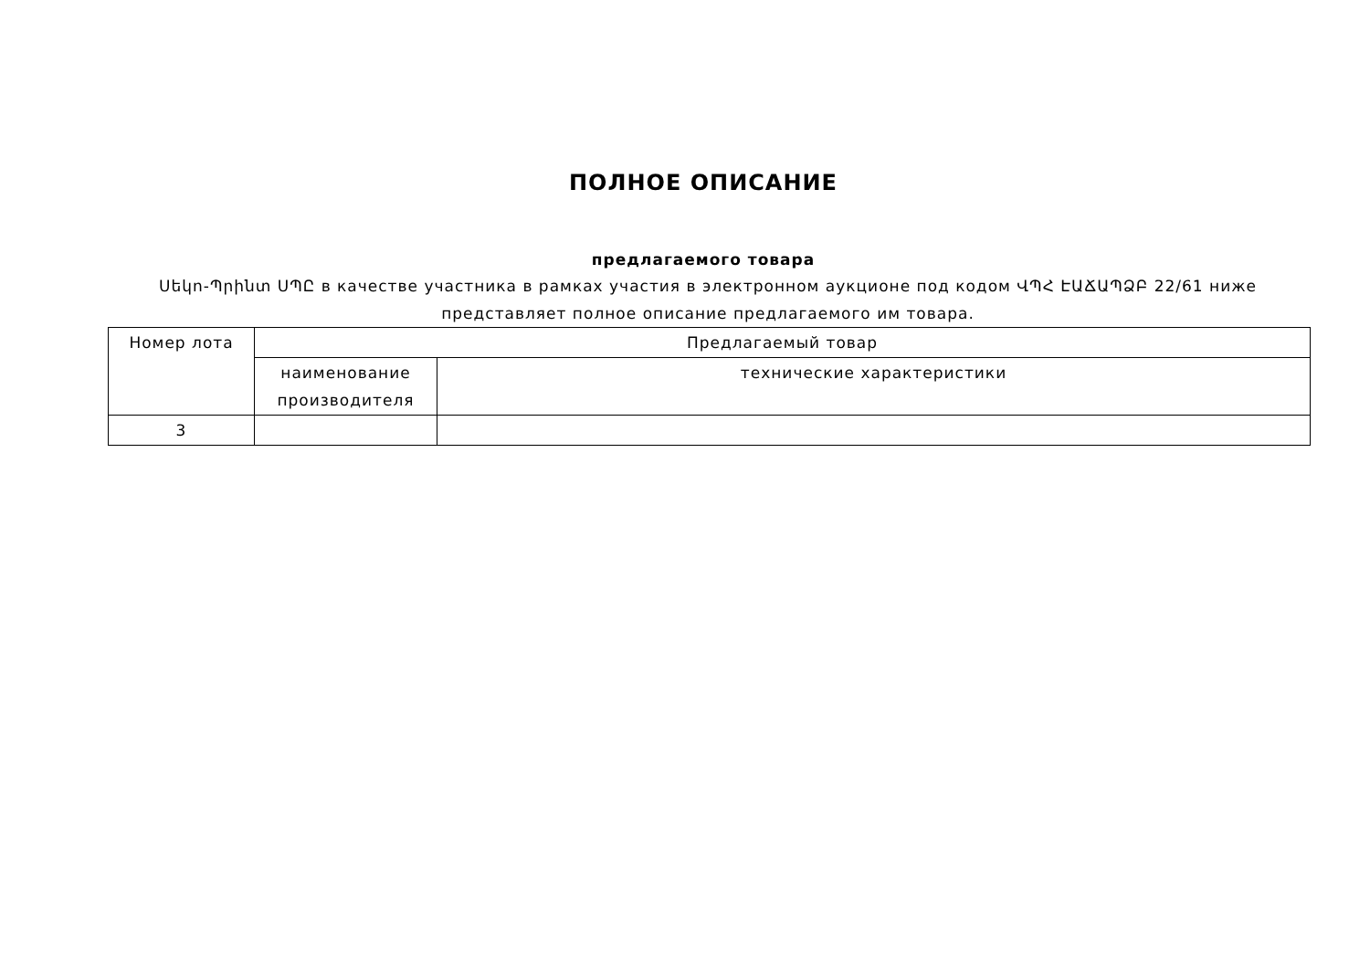ПОЛНОЕ ОПИСАНИЕ
предлагаемого товара
Սեկո-Պրինտ ՍՊԸ в качестве участника в рамках участия в электронном аукционе под кодом ՎՊՀ ԷԱՃԱՊՁԲ 22/61 ниже представляет полное описание предлагаемого им товара.
| Номер лота | Предлагаемый товар | |
| --- | --- | --- |
| | наименование производителя | технические характеристики |
| 3 | | |